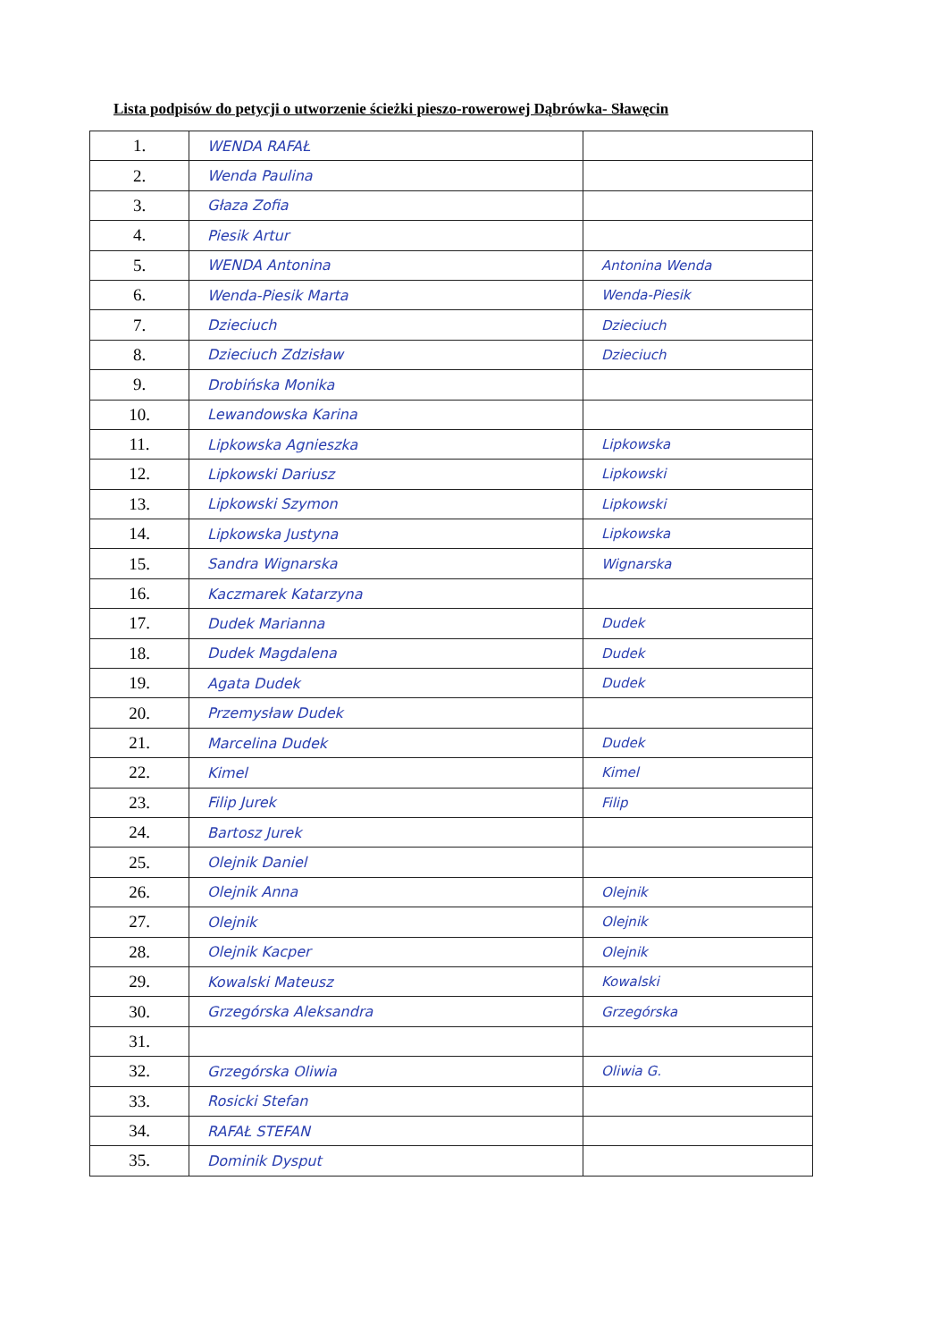Lista podpisów do petycji o utworzenie ścieżki pieszo-rowerowej Dąbrówka- Sławęcin
| 1. | WENDA RAFAŁ | |
| 2. | Wenda Paulina | |
| 3. | Głaza Zofia | |
| 4. | Piesik Artur | |
| 5. | WENDA Antonina | Antonina Wenda |
| 6. | Wenda-Piesik Marta | Wenda-Piesik |
| 7. | Dzieciuch | Dzieciuch |
| 8. | Dzieciuch Zdzisław | Dzieciuch |
| 9. | Drobińska Monika | |
| 10. | Lewandowska Karina | |
| 11. | Lipkowska Agnieszka | Lipkowska |
| 12. | Lipkowski Dariusz | Lipkowski |
| 13. | Lipkowski Szymon | Lipkowski |
| 14. | Lipkowska Justyna | Lipkowska |
| 15. | Sandra Wignarska | Wignarska |
| 16. | Kaczmarek Katarzyna | |
| 17. | Dudek Marianna | Dudek |
| 18. | Dudek Magdalena | Dudek |
| 19. | Agata Dudek | Dudek |
| 20. | Przemysław Dudek | |
| 21. | Marcelina Dudek | Dudek |
| 22. | Kimel | Kimel |
| 23. | Filip Jurek | Filip |
| 24. | Bartosz Jurek | |
| 25. | Olejnik Daniel | |
| 26. | Olejnik Anna | Olejnik |
| 27. | Olejnik | Olejnik |
| 28. | Olejnik Kacper | Olejnik |
| 29. | Kowalski Mateusz | Kowalski |
| 30. | Grzegórska Aleksandra | Grzegórska |
| 31. | | |
| 32. | Grzegórska Oliwia | Oliwia G. |
| 33. | Rosicki Stefan | |
| 34. | RAFAŁ STEFAN | |
| 35. | Dominik Dysput | |